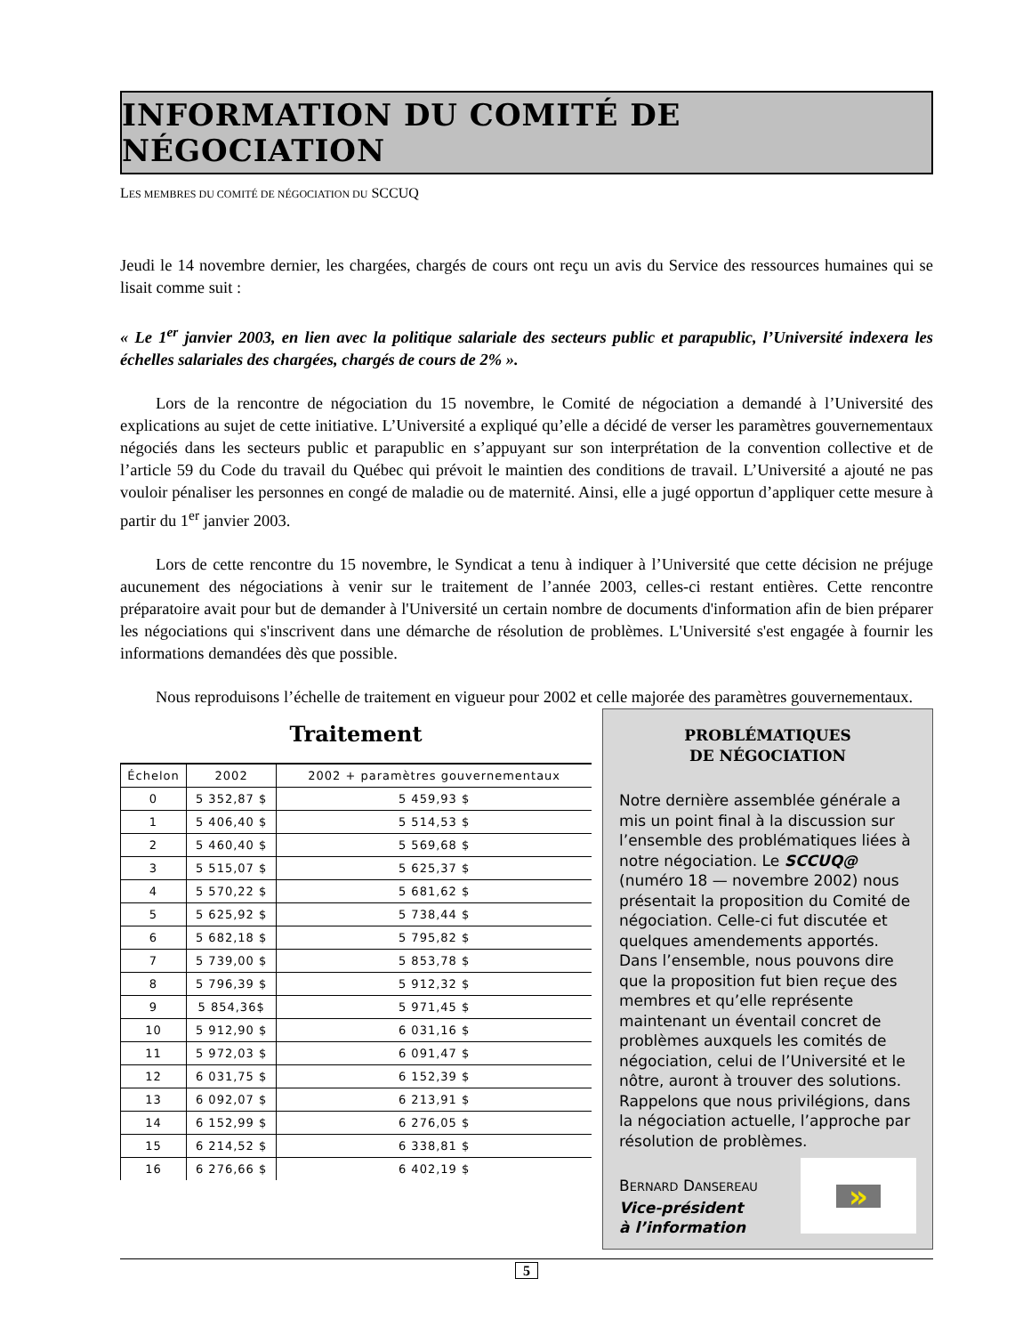INFORMATION DU COMITÉ DE NÉGOCIATION
LES MEMBRES DU COMITÉ DE NÉGOCIATION DU SCCUQ
Jeudi le 14 novembre dernier, les chargées, chargés de cours ont reçu un avis du Service des ressources humaines qui se lisait comme suit :
« Le 1<sup>er</sup> janvier 2003, en lien avec la politique salariale des secteurs public et parapublic, l’Université indexera les échelles salariales des chargées, chargés de cours de 2% ».
Lors de la rencontre de négociation du 15 novembre, le Comité de négociation a demandé à l’Université des explications au sujet de cette initiative. L’Université a expliqué qu’elle a décidé de verser les paramètres gouvernementaux négociés dans les secteurs public et parapublic en s’appuyant sur son interprétation de la convention collective et de l’article 59 du Code du travail du Québec qui prévoit le maintien des conditions de travail. L’Université a ajouté ne pas vouloir pénaliser les personnes en congé de maladie ou de maternité. Ainsi, elle a jugé opportun d’appliquer cette mesure à partir du 1<sup>er</sup> janvier 2003.
Lors de cette rencontre du 15 novembre, le Syndicat a tenu à indiquer à l’Université que cette décision ne préjuge aucunement des négociations à venir sur le traitement de l’année 2003, celles-ci restant entières. Cette rencontre préparatoire avait pour but de demander à l'Université un certain nombre de documents d'information afin de bien préparer les négociations qui s'inscrivent dans une démarche de résolution de problèmes. L'Université s'est engagée à fournir les informations demandées dès que possible.
Nous reproduisons l’échelle de traitement en vigueur pour 2002 et celle majorée des paramètres gouvernementaux.
Traitement
| Échelon | 2002 | 2002 + paramètres gouvernementaux |
| --- | --- | --- |
| 0 | 5 352,87 $ | 5 459,93 $ |
| 1 | 5 406,40 $ | 5 514,53 $ |
| 2 | 5 460,40 $ | 5 569,68 $ |
| 3 | 5 515,07 $ | 5 625,37 $ |
| 4 | 5 570,22 $ | 5 681,62 $ |
| 5 | 5 625,92 $ | 5 738,44 $ |
| 6 | 5 682,18 $ | 5 795,82 $ |
| 7 | 5 739,00 $ | 5 853,78 $ |
| 8 | 5 796,39 $ | 5 912,32 $ |
| 9 | 5 854,36$ | 5 971,45 $ |
| 10 | 5 912,90 $ | 6 031,16 $ |
| 11 | 5 972,03 $ | 6 091,47 $ |
| 12 | 6 031,75 $ | 6 152,39 $ |
| 13 | 6 092,07 $ | 6 213,91 $ |
| 14 | 6 152,99 $ | 6 276,05 $ |
| 15 | 6 214,52 $ | 6 338,81 $ |
| 16 | 6 276,66 $ | 6 402,19 $ |
PROBLÉMATIQUES
DE NÉGOCIATION
Notre dernière assemblée générale a mis un point final à la discussion sur l’ensemble des problématiques liées à notre négociation. Le SCCUQ@ (numéro 18 — novembre 2002) nous présentait la proposition du Comité de négociation. Celle-ci fut discutée et quelques amendements apportés. Dans l’ensemble, nous pouvons dire que la proposition fut bien reçue des membres et qu’elle représente maintenant un éventail concret de problèmes auxquels les comités de négociation, celui de l’Université et le nôtre, auront à trouver des solutions. Rappelons que nous privilégions, dans la négociation actuelle, l’approche par résolution de problèmes.
BERNARD DANSEREAU
Vice-président
à l’information
»
5